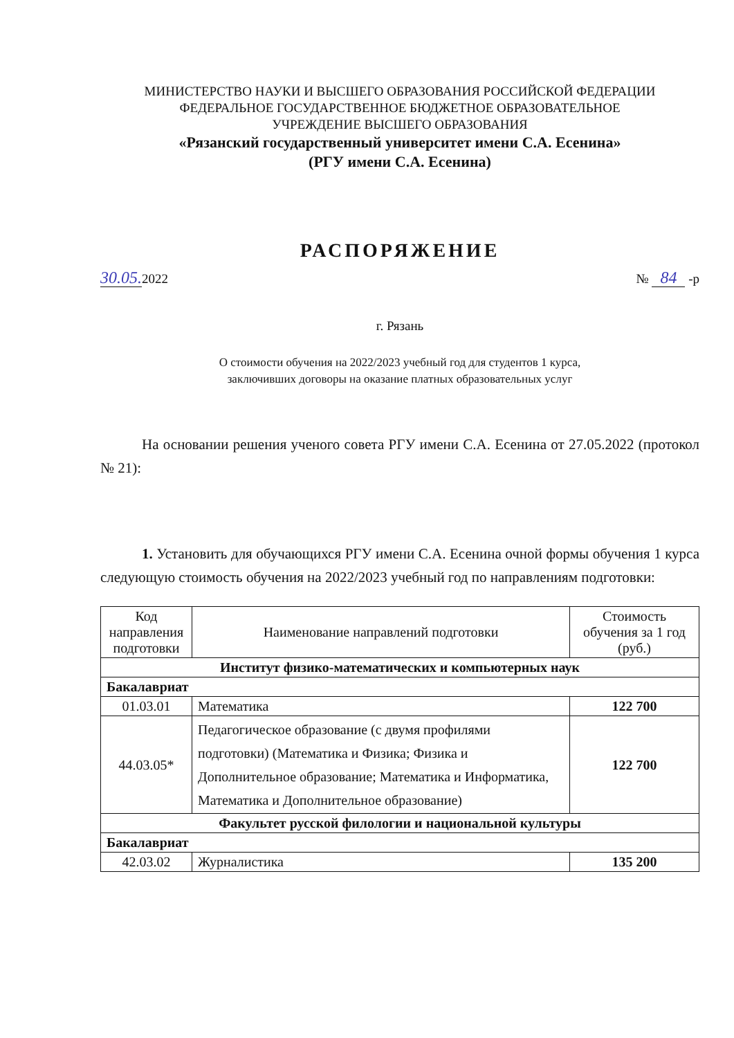МИНИСТЕРСТВО НАУКИ И ВЫСШЕГО ОБРАЗОВАНИЯ РОССИЙСКОЙ ФЕДЕРАЦИИ
ФЕДЕРАЛЬНОЕ ГОСУДАРСТВЕННОЕ БЮДЖЕТНОЕ ОБРАЗОВАТЕЛЬНОЕ
УЧРЕЖДЕНИЕ ВЫСШЕГО ОБРАЗОВАНИЯ
«Рязанский государственный университет имени С.А. Есенина»
(РГУ имени С.А. Есенина)
РАСПОРЯЖЕНИЕ
30.05. 2022 № 84 -р
г. Рязань
О стоимости обучения на 2022/2023 учебный год для студентов 1 курса,
заключивших договоры на оказание платных образовательных услуг
На основании решения ученого совета РГУ имени С.А. Есенина от 27.05.2022 (протокол № 21):
1. Установить для обучающихся РГУ имени С.А. Есенина очной формы обучения 1 курса следующую стоимость обучения на 2022/2023 учебный год по направлениям подготовки:
| Код направления подготовки | Наименование направлений подготовки | Стоимость обучения за 1 год (руб.) |
| --- | --- | --- |
| Институт физико-математических и компьютерных наук | | |
| Бакалавриат | | |
| 01.03.01 | Математика | 122 700 |
| 44.03.05* | Педагогическое образование (с двумя профилями подготовки) (Математика и Физика; Физика и Дополнительное образование; Математика и Информатика, Математика и Дополнительное образование) | 122 700 |
| Факультет русской филологии и национальной культуры | | |
| Бакалавриат | | |
| 42.03.02 | Журналистика | 135 200 |